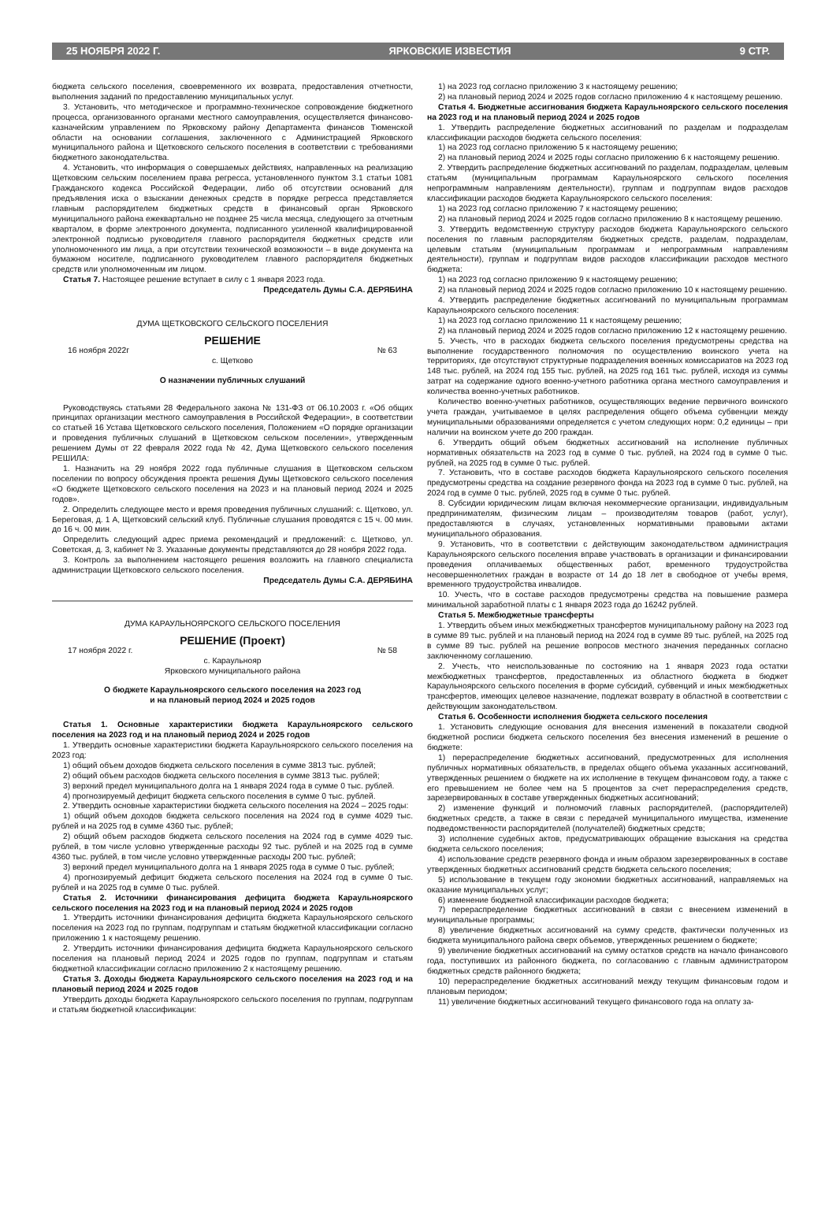25 НОЯБРЯ 2022 Г. ЯРКОВСКИЕ ИЗВЕСТИЯ 9 СТР.
бюджета сельского поселения, своевременного их возврата, предоставления отчетности, выполнения заданий по предоставлению муниципальных услуг.
3. Установить, что методическое и программно-техническое сопровождение бюджетного процесса, организованного органами местного самоуправления, осуществляется финансово-казначейским управлением по Ярковскому району Департамента финансов Тюменской области на основании соглашения, заключенного с Администрацией Ярковского муниципального района и Щетковского сельского поселения в соответствии с требованиями бюджетного законодательства.
4. Установить, что информация о совершаемых действиях, направленных на реализацию Щетковским сельским поселением права регресса, установленного пунктом 3.1 статьи 1081 Гражданского кодекса Российской Федерации, либо об отсутствии оснований для предъявления иска о взыскании денежных средств в порядке регресса представляется главным распорядителем бюджетных средств в финансовый орган Ярковского муниципального района ежеквартально не позднее 25 числа месяца, следующего за отчетным кварталом, в форме электронного документа, подписанного усиленной квалифицированной электронной подписью руководителя главного распорядителя бюджетных средств или уполномоченного им лица, а при отсутствии технической возможности – в виде документа на бумажном носителе, подписанного руководителем главного распорядителя бюджетных средств или уполномоченным им лицом.
Статья 7. Настоящее решение вступает в силу с 1 января 2023 года.
Председатель Думы С.А. ДЕРЯБИНА
ДУМА ЩЕТКОВСКОГО СЕЛЬСКОГО ПОСЕЛЕНИЯ
РЕШЕНИЕ
16 ноября 2022г № 63
с. Щетково
О назначении публичных слушаний
Руководствуясь статьями 28 Федерального закона № 131-ФЗ от 06.10.2003 г. «Об общих принципах организации местного самоуправления в Российской Федерации», в соответствии со статьей 16 Устава Щетковского сельского поселения, Положением «О порядке организации и проведения публичных слушаний в Щетковском сельском поселении», утвержденным решением Думы от 22 февраля 2022 года № 42, Дума Щетковского сельского поселения РЕШИЛА:
1. Назначить на 29 ноября 2022 года публичные слушания в Щетковском сельском поселении по вопросу обсуждения проекта решения Думы Щетковского сельского поселения «О бюджете Щетковского сельского поселения на 2023 и на плановый период 2024 и 2025 годов».
2. Определить следующее место и время проведения публичных слушаний: с. Щетково, ул. Береговая, д. 1 А, Щетковский сельский клуб. Публичные слушания проводятся с 15 ч. 00 мин. до 16 ч. 00 мин.
Определить следующий адрес приема рекомендаций и предложений: с. Щетково, ул. Советская, д. 3, кабинет № 3. Указанные документы представляются до 28 ноября 2022 года.
3. Контроль за выполнением настоящего решения возложить на главного специалиста администрации Щетковского сельского поселения.
Председатель Думы С.А. ДЕРЯБИНА
ДУМА КАРАУЛЬНОЯРСКОГО СЕЛЬСКОГО ПОСЕЛЕНИЯ
РЕШЕНИЕ (Проект)
17 ноября 2022 г. № 58
с. Караульнояр
Ярковского муниципального района
О бюджете Караульноярского сельского поселения на 2023 год
и на плановый период 2024 и 2025 годов
Статья 1. Основные характеристики бюджета Караульноярского сельского поселения на 2023 год и на плановый период 2024 и 2025 годов
1. Утвердить основные характеристики бюджета Караульноярского сельского поселения на 2023 год:
1) общий объем доходов бюджета сельского поселения в сумме 3813 тыс. рублей;
2) общий объем расходов бюджета сельского поселения в сумме 3813 тыс. рублей;
3) верхний предел муниципального долга на 1 января 2024 года в сумме 0 тыс. рублей.
4) прогнозируемый дефицит бюджета сельского поселения в сумме 0 тыс. рублей.
2. Утвердить основные характеристики бюджета сельского поселения на 2024 – 2025 годы:
1) общий объем доходов бюджета сельского поселения на 2024 год в сумме 4029 тыс. рублей и на 2025 год в сумме 4360 тыс. рублей;
2) общий объем расходов бюджета сельского поселения на 2024 год в сумме 4029 тыс. рублей, в том числе условно утвержденные расходы 92 тыс. рублей и на 2025 год в сумме 4360 тыс. рублей, в том числе условно утвержденные расходы 200 тыс. рублей;
3) верхний предел муниципального долга на 1 января 2025 года в сумме 0 тыс. рублей;
4) прогнозируемый дефицит бюджета сельского поселения на 2024 год в сумме 0 тыс. рублей и на 2025 год в сумме 0 тыс. рублей.
Статья 2. Источники финансирования дефицита бюджета Караульноярского сельского поселения на 2023 год и на плановый период 2024 и 2025 годов
1. Утвердить источники финансирования дефицита бюджета Караульноярского сельского поселения на 2023 год по группам, подгруппам и статьям бюджетной классификации согласно приложению 1 к настоящему решению.
2. Утвердить источники финансирования дефицита бюджета Караульноярского сельского поселения на плановый период 2024 и 2025 годов по группам, подгруппам и статьям бюджетной классификации согласно приложению 2 к настоящему решению.
Статья 3. Доходы бюджета Караульноярского сельского поселения на 2023 год и на плановый период 2024 и 2025 годов
Утвердить доходы бюджета Караульноярского сельского поселения по группам, подгруппам и статьям бюджетной классификации:
1) на 2023 год согласно приложению 3 к настоящему решению;
2) на плановый период 2024 и 2025 годов согласно приложению 4 к настоящему решению.
Статья 4. Бюджетные ассигнования бюджета Караульноярского сельского поселения на 2023 год и на плановый период 2024 и 2025 годов
1. Утвердить распределение бюджетных ассигнований по разделам и подразделам классификации расходов бюджета сельского поселения:
1) на 2023 год согласно приложению 5 к настоящему решению;
2) на плановый период 2024 и 2025 годы согласно приложению 6 к настоящему решению.
2. Утвердить распределение бюджетных ассигнований по разделам, подразделам, целевым статьям (муниципальным программам Караульноярского сельского поселения непрограммным направлениям деятельности), группам и подгруппам видов расходов классификации расходов бюджета Караульноярского сельского поселения:
1) на 2023 год согласно приложению 7 к настоящему решению;
2) на плановый период 2024 и 2025 годов согласно приложению 8 к настоящему решению.
3. Утвердить ведомственную структуру расходов бюджета Караульноярского сельского поселения по главным распорядителям бюджетных средств, разделам, подразделам, целевым статьям (муниципальным программам и непрограммным направлениям деятельности), группам и подгруппам видов расходов классификации расходов местного бюджета:
1) на 2023 год согласно приложению 9 к настоящему решению;
2) на плановый период 2024 и 2025 годов согласно приложению 10 к настоящему решению.
4. Утвердить распределение бюджетных ассигнований по муниципальным программам Караульноярского сельского поселения:
1) на 2023 год согласно приложению 11 к настоящему решению;
2) на плановый период 2024 и 2025 годов согласно приложению 12 к настоящему решению.
5. Учесть, что в расходах бюджета сельского поселения предусмотрены средства на выполнение государственного полномочия по осуществлению воинского учета на территориях, где отсутствуют структурные подразделения военных комиссариатов на 2023 год 148 тыс. рублей, на 2024 год 155 тыс. рублей, на 2025 год 161 тыс. рублей, исходя из суммы затрат на содержание одного военно-учетного работника органа местного самоуправления и количества военно-учетных работников.
Количество военно-учетных работников, осуществляющих ведение первичного воинского учета граждан, учитываемое в целях распределения общего объема субвенции между муниципальными образованиями определяется с учетом следующих норм: 0,2 единицы – при наличии на воинском учете до 200 граждан.
6. Утвердить общий объем бюджетных ассигнований на исполнение публичных нормативных обязательств на 2023 год в сумме 0 тыс. рублей, на 2024 год в сумме 0 тыс. рублей, на 2025 год в сумме 0 тыс. рублей.
7. Установить, что в составе расходов бюджета Караульноярского сельского поселения предусмотрены средства на создание резервного фонда на 2023 год в сумме 0 тыс. рублей, на 2024 год в сумме 0 тыс. рублей, 2025 год в сумме 0 тыс. рублей.
8. Субсидии юридическим лицам включая некоммерческие организации, индивидуальным предпринимателям, физическим лицам – производителям товаров (работ, услуг), предоставляются в случаях, установленных нормативными правовыми актами муниципального образования.
9. Установить, что в соответствии с действующим законодательством администрация Караульноярского сельского поселения вправе участвовать в организации и финансировании проведения оплачиваемых общественных работ, временного трудоустройства несовершеннолетних граждан в возрасте от 14 до 18 лет в свободное от учебы время, временного трудоустройства инвалидов.
10. Учесть, что в составе расходов предусмотрены средства на повышение размера минимальной заработной платы с 1 января 2023 года до 16242 рублей.
Статья 5. Межбюджетные трансферты
1. Утвердить объем иных межбюджетных трансфертов муниципальному району на 2023 год в сумме 89 тыс. рублей и на плановый период на 2024 год в сумме 89 тыс. рублей, на 2025 год в сумме 89 тыс. рублей на решение вопросов местного значения переданных согласно заключенному соглашению.
2. Учесть, что неиспользованные по состоянию на 1 января 2023 года остатки межбюджетных трансфертов, предоставленных из областного бюджета в бюджет Караульноярского сельского поселения в форме субсидий, субвенций и иных межбюджетных трансфертов, имеющих целевое назначение, подлежат возврату в областной в соответствии с действующим законодательством.
Статья 6. Особенности исполнения бюджета сельского поселения
1. Установить следующие основания для внесения изменений в показатели сводной бюджетной росписи бюджета сельского поселения без внесения изменений в решение о бюджете:
1) перераспределение бюджетных ассигнований, предусмотренных для исполнения публичных нормативных обязательств, в пределах общего объема указанных ассигнований, утвержденных решением о бюджете на их исполнение в текущем финансовом году, а также с его превышением не более чем на 5 процентов за счет перераспределения средств, зарезервированных в составе утвержденных бюджетных ассигнований;
2) изменение функций и полномочий главных распорядителей, (распорядителей) бюджетных средств, а также в связи с передачей муниципального имущества, изменение подведомственности распорядителей (получателей) бюджетных средств;
3) исполнение судебных актов, предусматривающих обращение взыскания на средства бюджета сельского поселения;
4) использование средств резервного фонда и иным образом зарезервированных в составе утвержденных бюджетных ассигнований средств бюджета сельского поселения;
5) использование в текущем году экономии бюджетных ассигнований, направляемых на оказание муниципальных услуг;
6) изменение бюджетной классификации расходов бюджета;
7) перераспределение бюджетных ассигнований в связи с внесением изменений в муниципальные программы;
8) увеличение бюджетных ассигнований на сумму средств, фактически полученных из бюджета муниципального района сверх объемов, утвержденных решением о бюджете;
9) увеличение бюджетных ассигнований на сумму остатков средств на начало финансового года, поступивших из районного бюджета, по согласованию с главным администратором бюджетных средств районного бюджета;
10) перераспределение бюджетных ассигнований между текущим финансовым годом и плановым периодом;
11) увеличение бюджетных ассигнований текущего финансового года на оплату за-